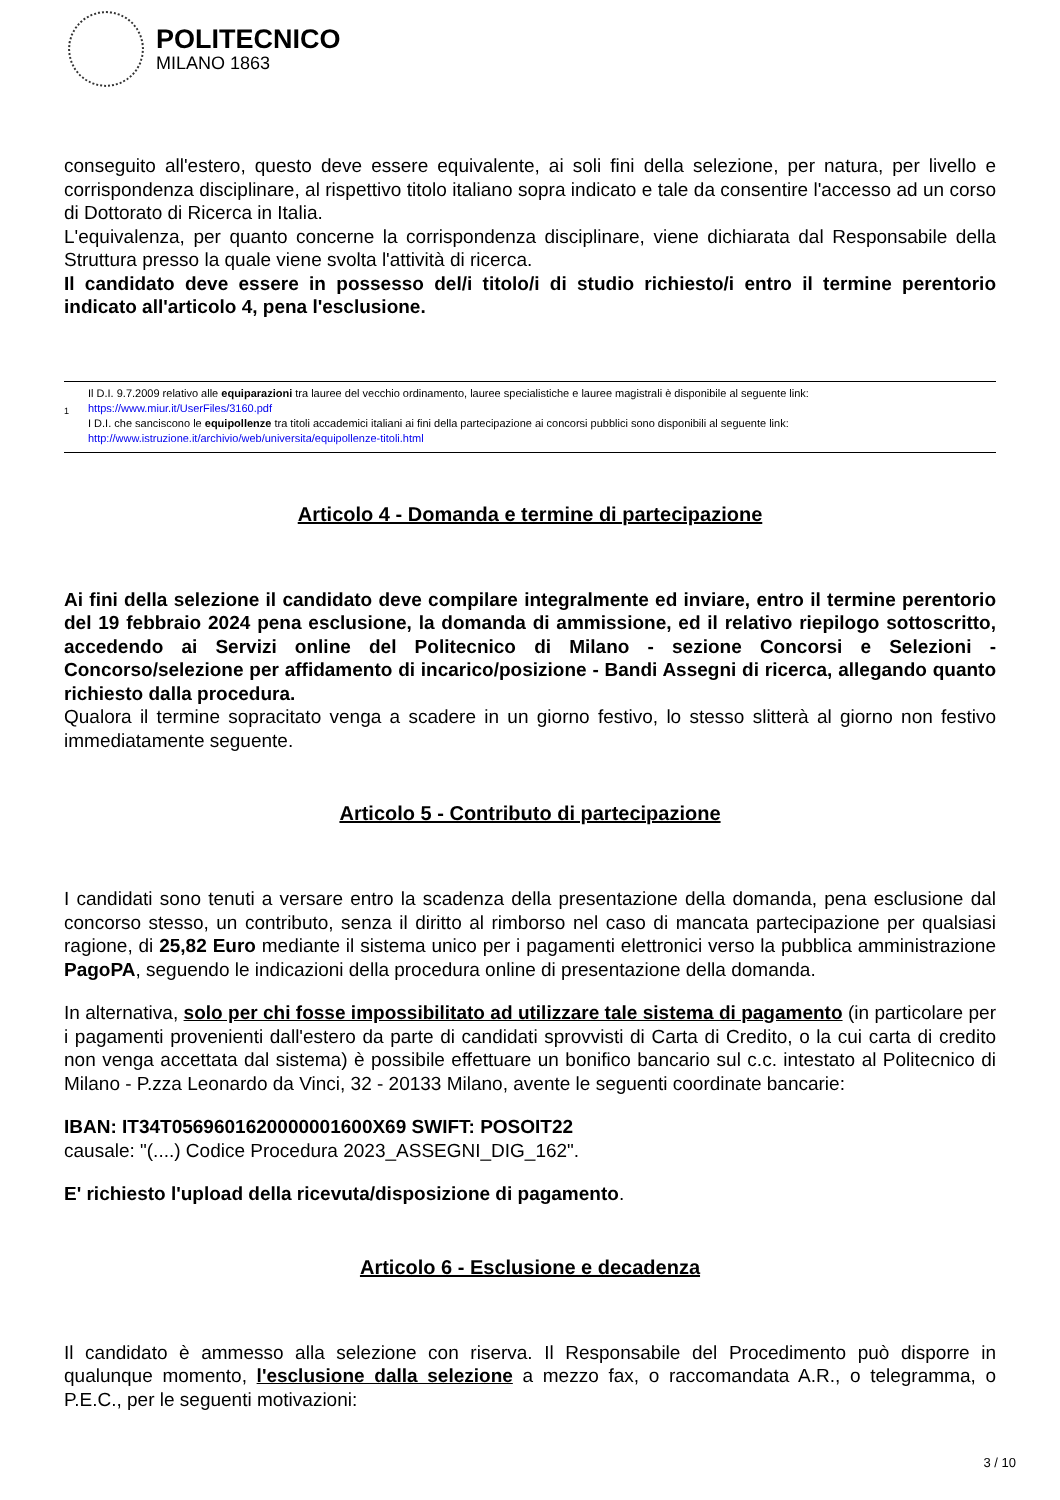POLITECNICO
MILANO 1863
conseguito all'estero, questo deve essere equivalente, ai soli fini della selezione, per natura, per livello e corrispondenza disciplinare, al rispettivo titolo italiano sopra indicato e tale da consentire l'accesso ad un corso di Dottorato di Ricerca in Italia.
L'equivalenza, per quanto concerne la corrispondenza disciplinare, viene dichiarata dal Responsabile della Struttura presso la quale viene svolta l'attività di ricerca.
Il candidato deve essere in possesso del/i titolo/i di studio richiesto/i entro il termine perentorio indicato all'articolo 4, pena l'esclusione.
1
Il D.I. 9.7.2009 relativo alle equiparazioni tra lauree del vecchio ordinamento, lauree specialistiche e lauree magistrali è disponibile al seguente link:
https://www.miur.it/UserFiles/3160.pdf
I D.I. che sanciscono le equipollenze tra titoli accademici italiani ai fini della partecipazione ai concorsi pubblici sono disponibili al seguente link:
http://www.istruzione.it/archivio/web/universita/equipollenze-titoli.html
Articolo 4 - Domanda e termine di partecipazione
Ai fini della selezione il candidato deve compilare integralmente ed inviare, entro il termine perentorio del 19 febbraio 2024 pena esclusione, la domanda di ammissione, ed il relativo riepilogo sottoscritto, accedendo ai Servizi online del Politecnico di Milano - sezione Concorsi e Selezioni - Concorso/selezione per affidamento di incarico/posizione - Bandi Assegni di ricerca, allegando quanto richiesto dalla procedura.
Qualora il termine sopracitato venga a scadere in un giorno festivo, lo stesso slitterà al giorno non festivo immediatamente seguente.
Articolo 5 - Contributo di partecipazione
I candidati sono tenuti a versare entro la scadenza della presentazione della domanda, pena esclusione dal concorso stesso, un contributo, senza il diritto al rimborso nel caso di mancata partecipazione per qualsiasi ragione, di 25,82 Euro mediante il sistema unico per i pagamenti elettronici verso la pubblica amministrazione PagoPA, seguendo le indicazioni della procedura online di presentazione della domanda.
In alternativa, solo per chi fosse impossibilitato ad utilizzare tale sistema di pagamento (in particolare per i pagamenti provenienti dall'estero da parte di candidati sprovvisti di Carta di Credito, o la cui carta di credito non venga accettata dal sistema) è possibile effettuare un bonifico bancario sul c.c. intestato al Politecnico di Milano - P.zza Leonardo da Vinci, 32 - 20133 Milano, avente le seguenti coordinate bancarie:
IBAN: IT34T0569601620000001600X69 SWIFT: POSOIT22
causale: "(....) Codice Procedura 2023_ASSEGNI_DIG_162".
E' richiesto l'upload della ricevuta/disposizione di pagamento.
Articolo 6 - Esclusione e decadenza
Il candidato è ammesso alla selezione con riserva. Il Responsabile del Procedimento può disporre in qualunque momento, l'esclusione dalla selezione a mezzo fax, o raccomandata A.R., o telegramma, o P.E.C., per le seguenti motivazioni:
3 / 10